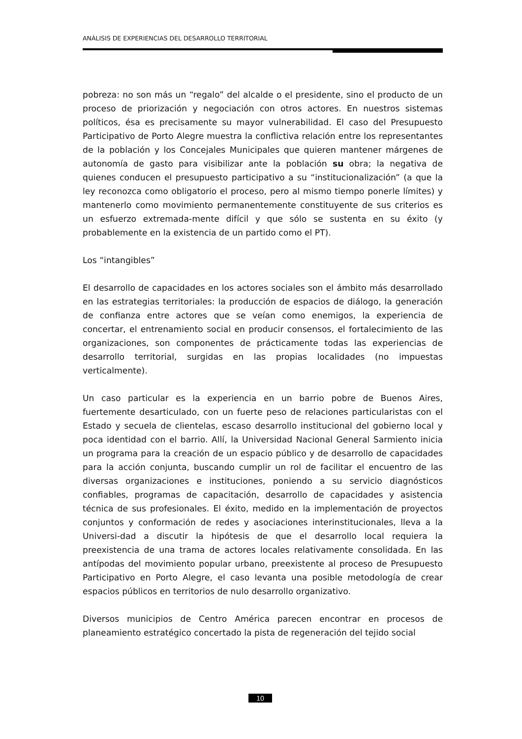ANÁLISIS DE EXPERIENCIAS DEL DESARROLLO TERRITORIAL
pobreza: no son más un “regalo” del alcalde o el presidente, sino el producto de un proceso de priorización y negociación con otros actores. En nuestros sistemas políticos, ésa es precisamente su mayor vulnerabilidad. El caso del Presupuesto Participativo de Porto Alegre muestra la conflictiva relación entre los representantes de la población y los Concejales Municipales que quieren mantener márgenes de autonomía de gasto para visibilizar ante la población su obra; la negativa de quienes conducen el presupuesto participativo a su “institucionalización” (a que la ley reconozca como obligatorio el proceso, pero al mismo tiempo ponerle límites) y mantenerlo como movimiento permanentemente constituyente de sus criterios es un esfuerzo extremada-mente difícil y que sólo se sustenta en su éxito (y probablemente en la existencia de un partido como el PT).
Los “intangibles”
El desarrollo de capacidades en los actores sociales son el ámbito más desarrollado en las estrategias territoriales: la producción de espacios de diálogo, la generación de confianza entre actores que se veían como enemigos, la experiencia de concertar, el entrenamiento social en producir consensos, el fortalecimiento de las organizaciones, son componentes de prácticamente todas las experiencias de desarrollo territorial, surgidas en las propias localidades (no impuestas verticalmente).
Un caso particular es la experiencia en un barrio pobre de Buenos Aires, fuertemente desarticulado, con un fuerte peso de relaciones particularistas con el Estado y secuela de clientelas, escaso desarrollo institucional del gobierno local y poca identidad con el barrio. Allí, la Universidad Nacional General Sarmiento inicia un programa para la creación de un espacio público y de desarrollo de capacidades para la acción conjunta, buscando cumplir un rol de facilitar el encuentro de las diversas organizaciones e instituciones, poniendo a su servicio diagnósticos confiables, programas de capacitación, desarrollo de capacidades y asistencia técnica de sus profesionales. El éxito, medido en la implementación de proyectos conjuntos y conformación de redes y asociaciones interinstitucionales, lleva a la Universi-dad a discutir la hipótesis de que el desarrollo local requiera la preexistencia de una trama de actores locales relativamente consolidada. En las antípodas del movimiento popular urbano, preexistente al proceso de Presupuesto Participativo en Porto Alegre, el caso levanta una posible metodología de crear espacios públicos en territorios de nulo desarrollo organizativo.
Diversos municipios de Centro América parecen encontrar en procesos de planeamiento estratégico concertado la pista de regeneración del tejido social
10